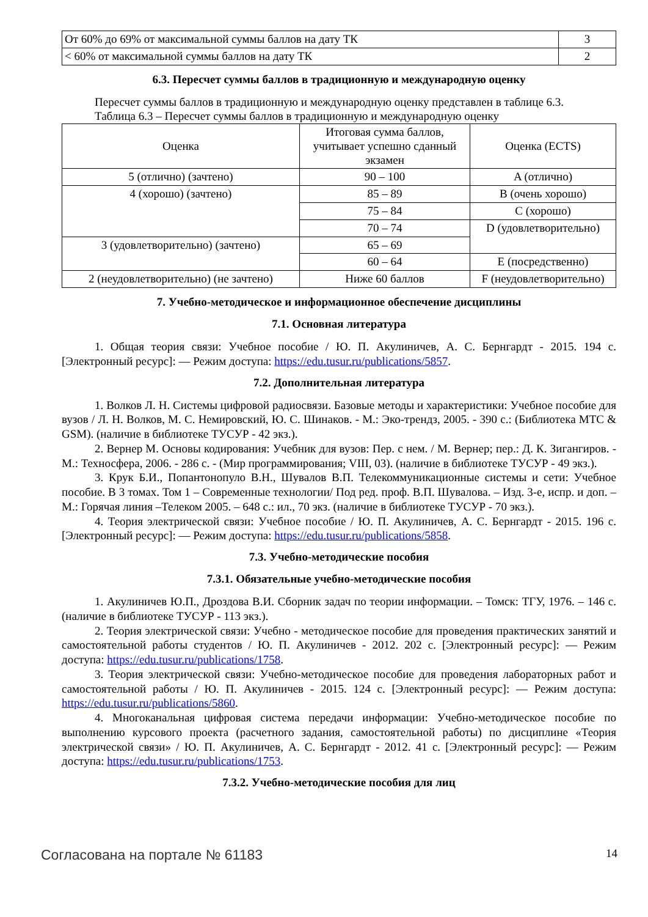| От 60% до 69% от максимальной суммы баллов на дату ТК | 3 |
| < 60% от максимальной суммы баллов на дату ТК | 2 |
6.3. Пересчет суммы баллов в традиционную и международную оценку
Пересчет суммы баллов в традиционную и международную оценку представлен в таблице 6.3.
Таблица 6.3 – Пересчет суммы баллов в традиционную и международную оценку
| Оценка | Итоговая сумма баллов, учитывает успешно сданный экзамен | Оценка (ECTS) |
| --- | --- | --- |
| 5 (отлично) (зачтено) | 90 – 100 | A (отлично) |
| 4 (хорошо) (зачтено) | 85 – 89 | B (очень хорошо) |
| | 75 – 84 | C (хорошо) |
| | 70 – 74 | D (удовлетворительно) |
| 3 (удовлетворительно) (зачтено) | 65 – 69 | |
| | 60 – 64 | E (посредственно) |
| 2 (неудовлетворительно) (не зачтено) | Ниже 60 баллов | F (неудовлетворительно) |
7. Учебно-методическое и информационное обеспечение дисциплины
7.1. Основная литература
1. Общая теория связи: Учебное пособие / Ю. П. Акулиничев, А. С. Бернгардт - 2015. 194 с. [Электронный ресурс]: — Режим доступа: https://edu.tusur.ru/publications/5857.
7.2. Дополнительная литература
1. Волков Л. Н. Системы цифровой радиосвязи. Базовые методы и характеристики: Учебное пособие для вузов / Л. Н. Волков, М. С. Немировский, Ю. С. Шинаков. - М.: Эко-трендз, 2005. - 390 с.: (Библиотека МТС & GSM). (наличие в библиотеке ТУСУР - 42 экз.).
2. Вернер М. Основы кодирования: Учебник для вузов: Пер. с нем. / М. Вернер; пер.: Д. К. Зигангиров. - М.: Техносфера, 2006. - 286 с. - (Мир программирования; VIII, 03). (наличие в библиотеке ТУСУР - 49 экз.).
3. Крук Б.И., Попантонопуло В.Н., Шувалов В.П. Телекоммуникационные системы и сети: Учебное пособие. В 3 томах. Том 1 – Современные технологии/ Под ред. проф. В.П. Шувалова. – Изд. 3-е, испр. и доп. – М.: Горячая линия –Телеком 2005. – 648 с.: ил., 70 экз. (наличие в библиотеке ТУСУР - 70 экз.).
4. Теория электрической связи: Учебное пособие / Ю. П. Акулиничев, А. С. Бернгардт - 2015. 196 с. [Электронный ресурс]: — Режим доступа: https://edu.tusur.ru/publications/5858.
7.3. Учебно-методические пособия
7.3.1. Обязательные учебно-методические пособия
1. Акулиничев Ю.П., Дроздова В.И. Сборник задач по теории информации. – Томск: ТГУ, 1976. – 146 с. (наличие в библиотеке ТУСУР - 113 экз.).
2. Теория электрической связи: Учебно - методическое пособие для проведения практических занятий и самостоятельной работы студентов / Ю. П. Акулиничев - 2012. 202 с. [Электронный ресурс]: — Режим доступа: https://edu.tusur.ru/publications/1758.
3. Теория электрической связи: Учебно-методическое пособие для проведения лабораторных работ и самостоятельной работы / Ю. П. Акулиничев - 2015. 124 с. [Электронный ресурс]: — Режим доступа: https://edu.tusur.ru/publications/5860.
4. Многоканальная цифровая система передачи информации: Учебно-методическое пособие по выполнению курсового проекта (расчетного задания, самостоятельной работы) по дисциплине «Теория электрической связи» / Ю. П. Акулиничев, А. С. Бернгардт - 2012. 41 с. [Электронный ресурс]: — Режим доступа: https://edu.tusur.ru/publications/1753.
7.3.2. Учебно-методические пособия для лиц
Согласована на портале № 61183 14